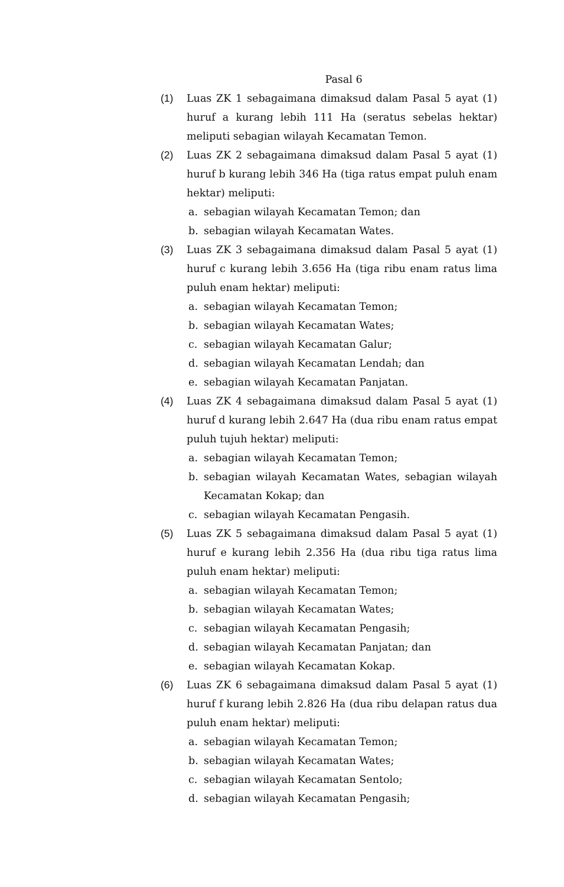Pasal 6
(1) Luas ZK 1 sebagaimana dimaksud dalam Pasal 5 ayat (1) huruf a kurang lebih 111 Ha (seratus sebelas hektar) meliputi sebagian wilayah Kecamatan Temon.
(2) Luas ZK 2 sebagaimana dimaksud dalam Pasal 5 ayat (1) huruf b kurang lebih 346 Ha (tiga ratus empat puluh enam hektar) meliputi:
a. sebagian wilayah Kecamatan Temon; dan
b. sebagian wilayah Kecamatan Wates.
(3) Luas ZK 3 sebagaimana dimaksud dalam Pasal 5 ayat (1) huruf c kurang lebih 3.656 Ha (tiga ribu enam ratus lima puluh enam hektar) meliputi:
a. sebagian wilayah Kecamatan Temon;
b. sebagian wilayah Kecamatan Wates;
c. sebagian wilayah Kecamatan Galur;
d. sebagian wilayah Kecamatan Lendah; dan
e. sebagian wilayah Kecamatan Panjatan.
(4) Luas ZK 4 sebagaimana dimaksud dalam Pasal 5 ayat (1) huruf d kurang lebih 2.647 Ha (dua ribu enam ratus empat puluh tujuh hektar) meliputi:
a. sebagian wilayah Kecamatan Temon;
b. sebagian wilayah Kecamatan Wates, sebagian wilayah Kecamatan Kokap; dan
c. sebagian wilayah Kecamatan Pengasih.
(5) Luas ZK 5 sebagaimana dimaksud dalam Pasal 5 ayat (1) huruf e kurang lebih 2.356 Ha (dua ribu tiga ratus lima puluh enam hektar) meliputi:
a. sebagian wilayah Kecamatan Temon;
b. sebagian wilayah Kecamatan Wates;
c. sebagian wilayah Kecamatan Pengasih;
d. sebagian wilayah Kecamatan Panjatan; dan
e. sebagian wilayah Kecamatan Kokap.
(6) Luas ZK 6 sebagaimana dimaksud dalam Pasal 5 ayat (1) huruf f kurang lebih 2.826 Ha (dua ribu delapan ratus dua puluh enam hektar) meliputi:
a. sebagian wilayah Kecamatan Temon;
b. sebagian wilayah Kecamatan Wates;
c. sebagian wilayah Kecamatan Sentolo;
d. sebagian wilayah Kecamatan Pengasih;